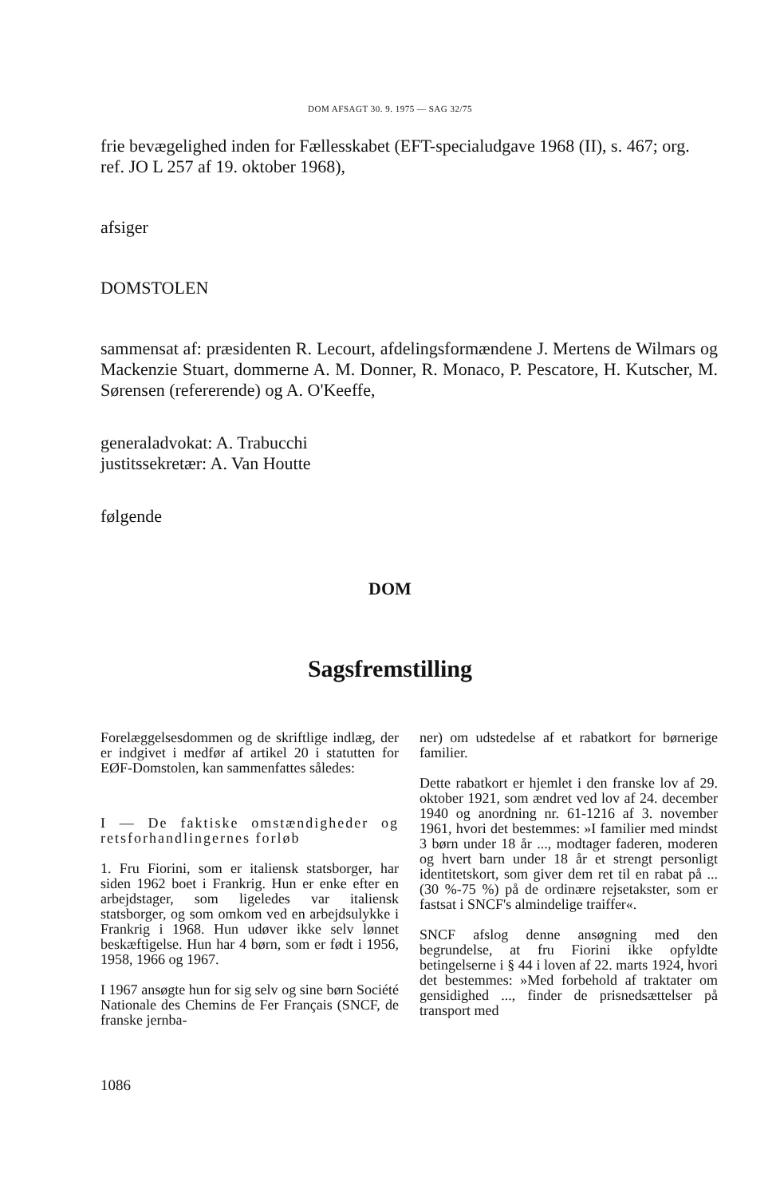DOM AFSAGT 30. 9. 1975 — SAG 32/75
frie bevægelighed inden for Fællesskabet (EFT-specialudgave 1968 (II), s. 467; org. ref. JO L 257 af 19. oktober 1968),
afsiger
DOMSTOLEN
sammensat af: præsidenten R. Lecourt, afdelingsformændene J. Mertens de Wilmars og Mackenzie Stuart, dommerne A. M. Donner, R. Monaco, P. Pescatore, H. Kutscher, M. Sørensen (refererende) og A. O'Keeffe,
generaladvokat: A. Trabucchi
justitssekretær: A. Van Houtte
følgende
DOM
Sagsfremstilling
Forelæggelsesdommen og de skriftlige indlæg, der er indgivet i medfør af artikel 20 i statutten for EØF-Domstolen, kan sammenfattes således:
I — De faktiske omstændigheder og retsforhandlingernes forløb
1. Fru Fiorini, som er italiensk statsborger, har siden 1962 boet i Frankrig. Hun er enke efter en arbejdstager, som ligeledes var italiensk statsborger, og som omkom ved en arbejdsulykke i Frankrig i 1968. Hun udøver ikke selv lønnet beskæftigelse. Hun har 4 børn, som er født i 1956, 1958, 1966 og 1967.
I 1967 ansøgte hun for sig selv og sine børn Société Nationale des Chemins de Fer Français (SNCF, de franske jernba-
ner) om udstedelse af et rabatkort for børnerige familier.
Dette rabatkort er hjemlet i den franske lov af 29. oktober 1921, som ændret ved lov af 24. december 1940 og anordning nr. 61-1216 af 3. november 1961, hvori det bestemmes: »I familier med mindst 3 børn under 18 år ..., modtager faderen, moderen og hvert barn under 18 år et strengt personligt identitetskort, som giver dem ret til en rabat på ... (30 %-75 %) på de ordinære rejsetakster, som er fastsat i SNCF's almindelige traiffer«.
SNCF afslog denne ansøgning med den begrundelse, at fru Fiorini ikke opfyldte betingelserne i § 44 i loven af 22. marts 1924, hvori det bestemmes: »Med forbehold af traktater om gensidighed ..., finder de prisnedsættelser på transport med
1086